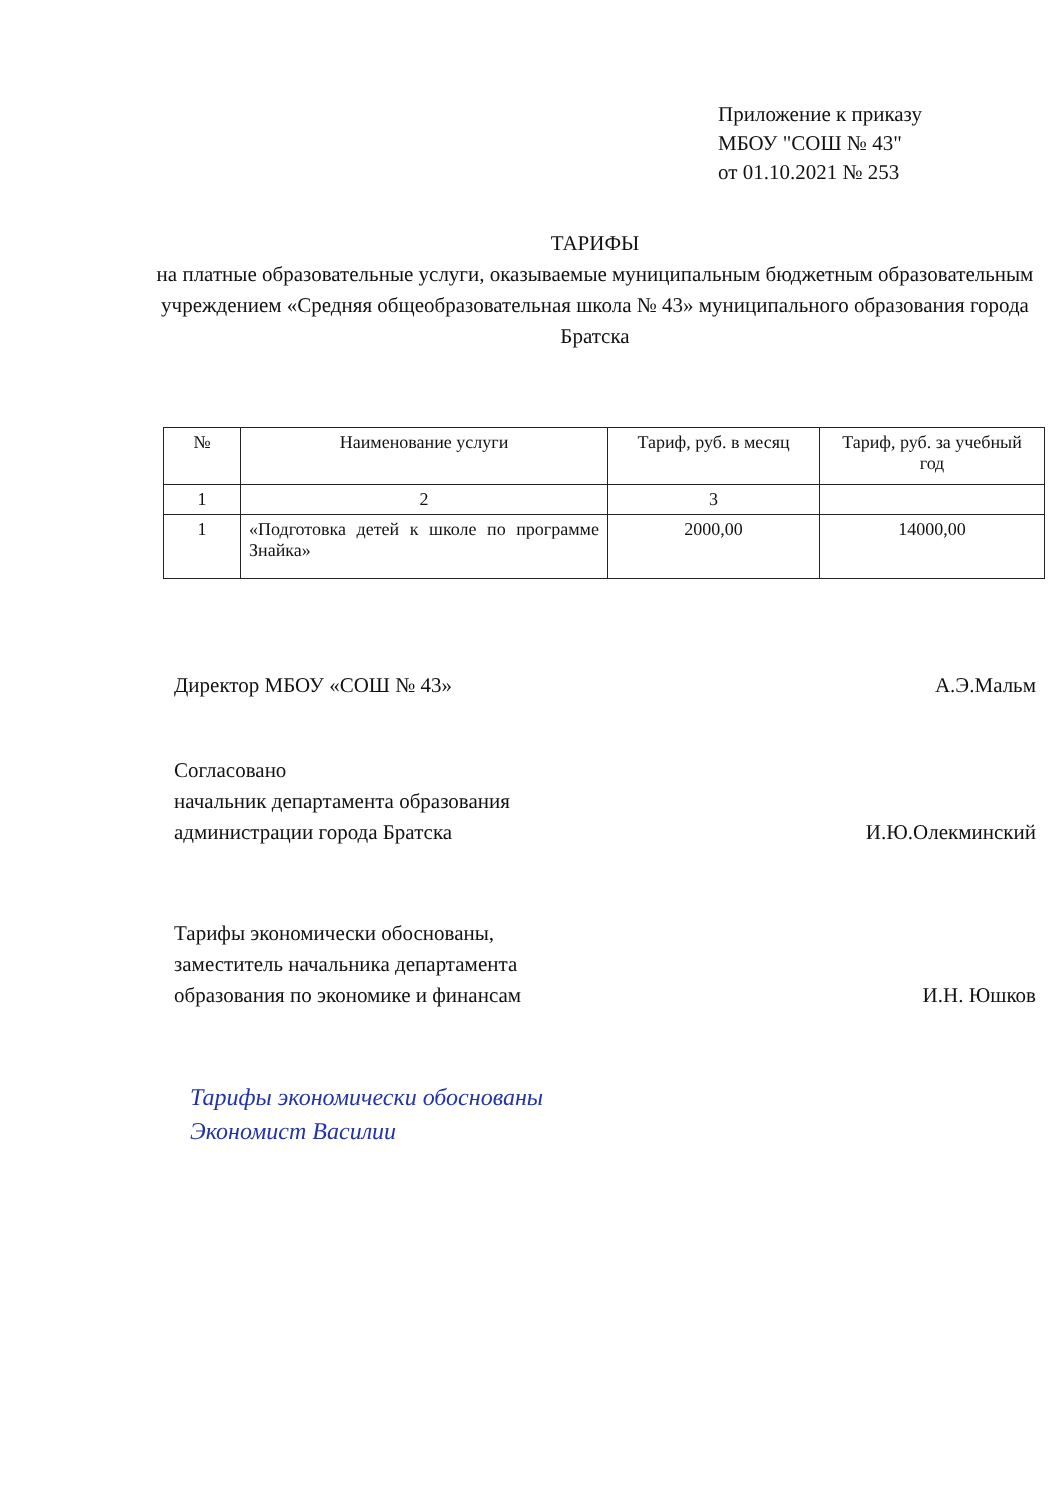Приложение к приказу
МБОУ "СОШ № 43"
от 01.10.2021 № 253
ТАРИФЫ
на платные образовательные услуги, оказываемые муниципальным бюджетным образовательным учреждением «Средняя общеобразовательная школа № 43» муниципального образования города Братска
| № | Наименование услуги | Тариф, руб. в месяц | Тариф, руб. за учебный год |
| --- | --- | --- | --- |
| 1 | 2 | 3 | |
| 1 | «Подготовка детей к школе по программе Знайка» | 2000,00 | 14000,00 |
Директор МБОУ «СОШ № 43» А.Э.Мальм
Согласовано
начальник департамента образования
администрации города Братска
И.Ю.Олекминский
Тарифы экономически обоснованы,
заместитель начальника департамента
образования по экономике и финансам
И.Н. Юшков
Тарифы экономически обоснованы
Экономист Василии